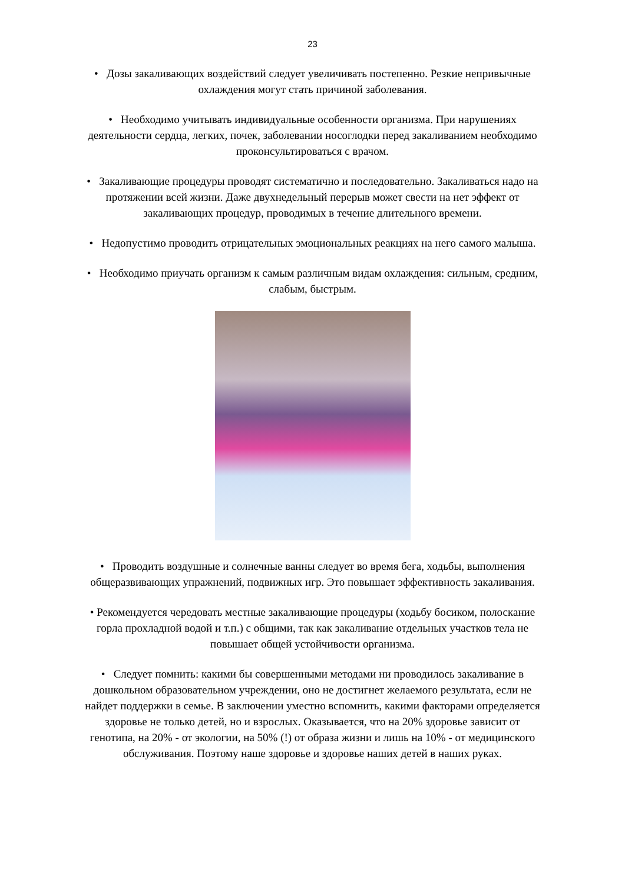23
• Дозы закаливающих воздействий следует увеличивать постепенно. Резкие непривычные охлаждения могут стать причиной заболевания.
• Необходимо учитывать индивидуальные особенности организма. При нарушениях деятельности сердца, легких, почек, заболевании носоглодки перед закаливанием необходимо проконсультироваться с врачом.
• Закаливающие процедуры проводят систематично и последовательно. Закаливаться надо на протяжении всей жизни. Даже двухнедельный перерыв может свести на нет эффект от закаливающих процедур, проводимых в течение длительного времени.
• Недопустимо проводить отрицательных эмоциональных реакциях на него самого малыша.
• Необходимо приучать организм к самым различным видам охлаждения: сильным, средним, слабым, быстрым.
• Проводить воздушные и солнечные ванны следует во время бега, ходьбы, выполнения общеразвивающих упражнений, подвижных игр. Это повышает эффективность закаливания.
• Рекомендуется чередовать местные закаливающие процедуры (ходьбу босиком, полоскание горла прохладной водой и т.п.) с общими, так как закаливание отдельных участков тела не повышает общей устойчивости организма.
• Следует помнить: какими бы совершенными методами ни проводилось закаливание в дошкольном образовательном учреждении, оно не достигнет желаемого результата, если не найдет поддержки в семье. В заключении уместно вспомнить, какими факторами определяется здоровье не только детей, но и взрослых. Оказывается, что на 20% здоровье зависит от генотипа, на 20% - от экологии, на 50% (!) от образа жизни и лишь на 10% - от медицинского обслуживания. Поэтому наше здоровье и здоровье наших детей в наших руках.